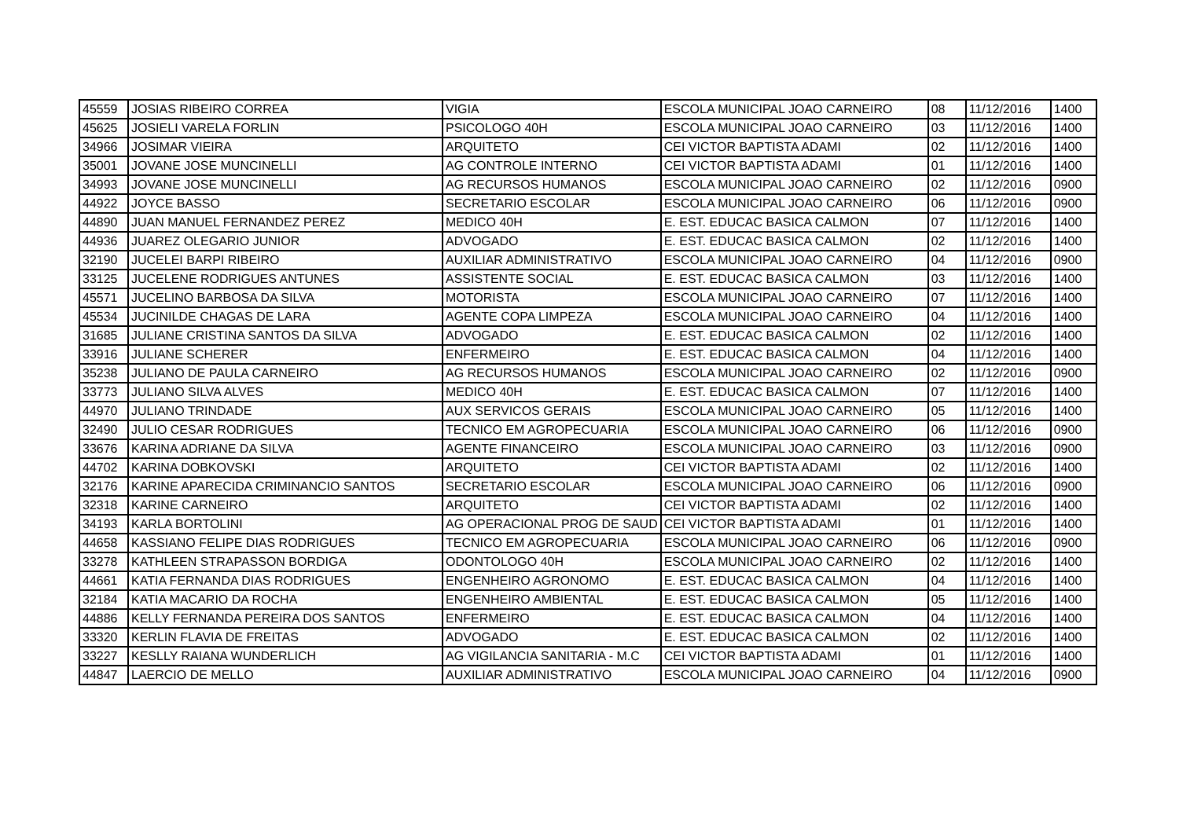| 45559 | JOSIAS RIBEIRO CORREA | VIGIA | ESCOLA MUNICIPAL JOAO CARNEIRO | 08 | 11/12/2016 | 1400 |
| 45625 | JOSIELI VARELA FORLIN | PSICOLOGO 40H | ESCOLA MUNICIPAL JOAO CARNEIRO | 03 | 11/12/2016 | 1400 |
| 34966 | JOSIMAR VIEIRA | ARQUITETO | CEI VICTOR BAPTISTA ADAMI | 02 | 11/12/2016 | 1400 |
| 35001 | JOVANE JOSE MUNCINELLI | AG CONTROLE INTERNO | CEI VICTOR BAPTISTA ADAMI | 01 | 11/12/2016 | 1400 |
| 34993 | JOVANE JOSE MUNCINELLI | AG RECURSOS HUMANOS | ESCOLA MUNICIPAL JOAO CARNEIRO | 02 | 11/12/2016 | 0900 |
| 44922 | JOYCE BASSO | SECRETARIO ESCOLAR | ESCOLA MUNICIPAL JOAO CARNEIRO | 06 | 11/12/2016 | 0900 |
| 44890 | JUAN MANUEL FERNANDEZ PEREZ | MEDICO 40H | E. EST. EDUCAC BASICA CALMON | 07 | 11/12/2016 | 1400 |
| 44936 | JUAREZ OLEGARIO JUNIOR | ADVOGADO | E. EST. EDUCAC BASICA CALMON | 02 | 11/12/2016 | 1400 |
| 32190 | JUCELEI BARPI RIBEIRO | AUXILIAR ADMINISTRATIVO | ESCOLA MUNICIPAL JOAO CARNEIRO | 04 | 11/12/2016 | 0900 |
| 33125 | JUCELENE RODRIGUES ANTUNES | ASSISTENTE SOCIAL | E. EST. EDUCAC BASICA CALMON | 03 | 11/12/2016 | 1400 |
| 45571 | JUCELINO BARBOSA DA SILVA | MOTORISTA | ESCOLA MUNICIPAL JOAO CARNEIRO | 07 | 11/12/2016 | 1400 |
| 45534 | JUCINILDE CHAGAS DE LARA | AGENTE COPA LIMPEZA | ESCOLA MUNICIPAL JOAO CARNEIRO | 04 | 11/12/2016 | 1400 |
| 31685 | JULIANE CRISTINA SANTOS DA SILVA | ADVOGADO | E. EST. EDUCAC BASICA CALMON | 02 | 11/12/2016 | 1400 |
| 33916 | JULIANE SCHERER | ENFERMEIRO | E. EST. EDUCAC BASICA CALMON | 04 | 11/12/2016 | 1400 |
| 35238 | JULIANO DE PAULA CARNEIRO | AG RECURSOS HUMANOS | ESCOLA MUNICIPAL JOAO CARNEIRO | 02 | 11/12/2016 | 0900 |
| 33773 | JULIANO SILVA ALVES | MEDICO 40H | E. EST. EDUCAC BASICA CALMON | 07 | 11/12/2016 | 1400 |
| 44970 | JULIANO TRINDADE | AUX SERVICOS GERAIS | ESCOLA MUNICIPAL JOAO CARNEIRO | 05 | 11/12/2016 | 1400 |
| 32490 | JULIO CESAR RODRIGUES | TECNICO EM AGROPECUARIA | ESCOLA MUNICIPAL JOAO CARNEIRO | 06 | 11/12/2016 | 0900 |
| 33676 | KARINA ADRIANE DA SILVA | AGENTE FINANCEIRO | ESCOLA MUNICIPAL JOAO CARNEIRO | 03 | 11/12/2016 | 0900 |
| 44702 | KARINA DOBKOVSKI | ARQUITETO | CEI VICTOR BAPTISTA ADAMI | 02 | 11/12/2016 | 1400 |
| 32176 | KARINE APARECIDA CRIMINANCIO SANTOS | SECRETARIO ESCOLAR | ESCOLA MUNICIPAL JOAO CARNEIRO | 06 | 11/12/2016 | 0900 |
| 32318 | KARINE CARNEIRO | ARQUITETO | CEI VICTOR BAPTISTA ADAMI | 02 | 11/12/2016 | 1400 |
| 34193 | KARLA BORTOLINI | AG OPERACIONAL PROG DE SAUD | CEI VICTOR BAPTISTA ADAMI | 01 | 11/12/2016 | 1400 |
| 44658 | KASSIANO FELIPE DIAS RODRIGUES | TECNICO EM AGROPECUARIA | ESCOLA MUNICIPAL JOAO CARNEIRO | 06 | 11/12/2016 | 0900 |
| 33278 | KATHLEEN STRAPASSON BORDIGA | ODONTOLOGO 40H | ESCOLA MUNICIPAL JOAO CARNEIRO | 02 | 11/12/2016 | 1400 |
| 44661 | KATIA FERNANDA DIAS RODRIGUES | ENGENHEIRO AGRONOMO | E. EST. EDUCAC BASICA CALMON | 04 | 11/12/2016 | 1400 |
| 32184 | KATIA MACARIO DA ROCHA | ENGENHEIRO AMBIENTAL | E. EST. EDUCAC BASICA CALMON | 05 | 11/12/2016 | 1400 |
| 44886 | KELLY FERNANDA PEREIRA DOS SANTOS | ENFERMEIRO | E. EST. EDUCAC BASICA CALMON | 04 | 11/12/2016 | 1400 |
| 33320 | KERLIN FLAVIA DE FREITAS | ADVOGADO | E. EST. EDUCAC BASICA CALMON | 02 | 11/12/2016 | 1400 |
| 33227 | KESLLY RAIANA WUNDERLICH | AG VIGILANCIA SANITARIA - M.C | CEI VICTOR BAPTISTA ADAMI | 01 | 11/12/2016 | 1400 |
| 44847 | LAERCIO DE MELLO | AUXILIAR ADMINISTRATIVO | ESCOLA MUNICIPAL JOAO CARNEIRO | 04 | 11/12/2016 | 0900 |